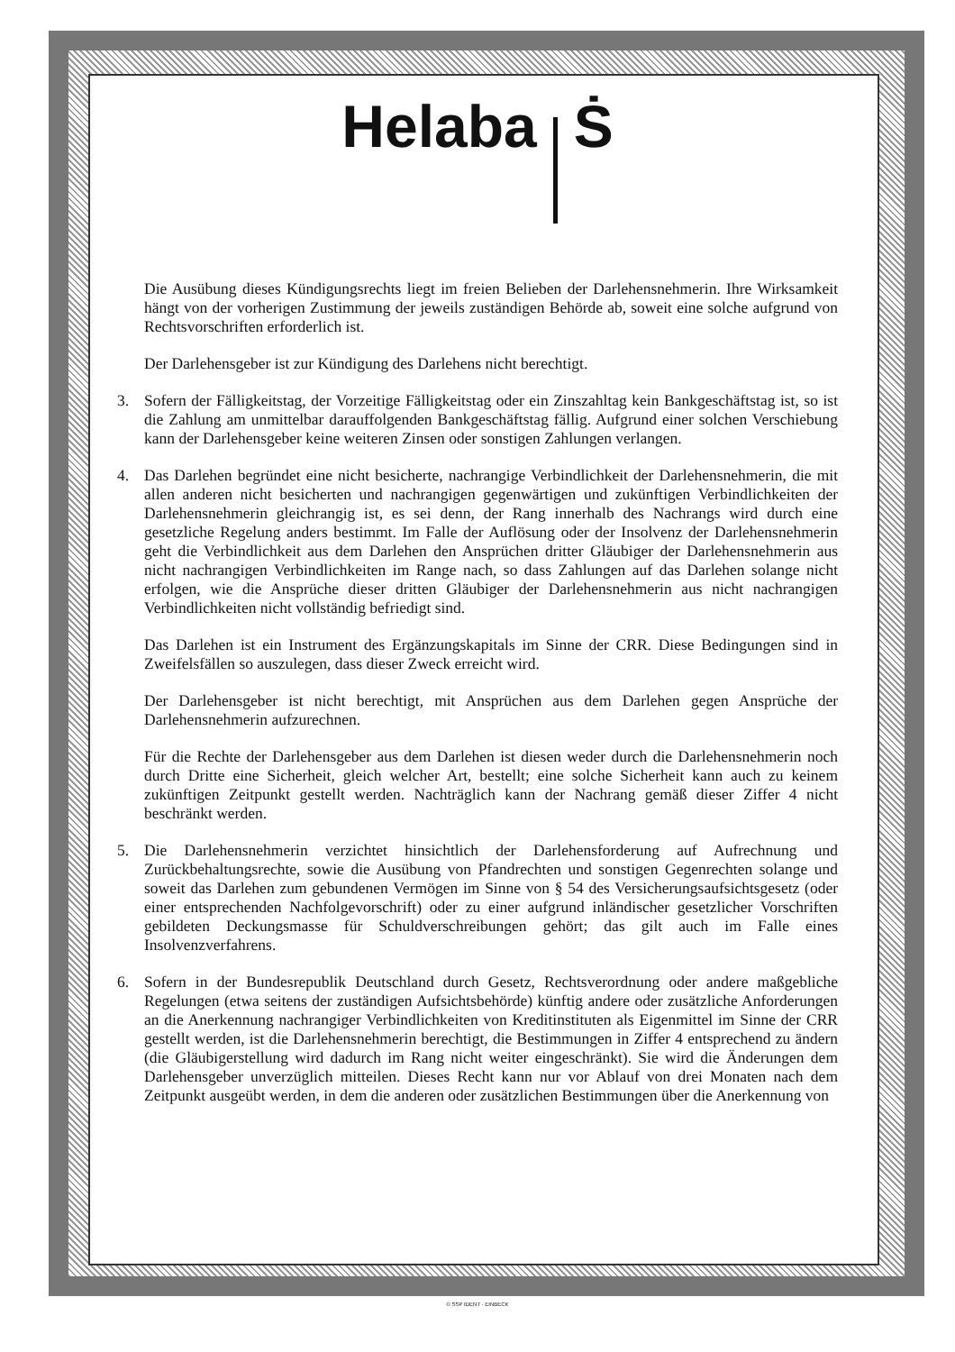Helaba Ṡ
Die Ausübung dieses Kündigungsrechts liegt im freien Belieben der Darlehensnehmerin. Ihre Wirksamkeit hängt von der vorherigen Zustimmung der jeweils zuständigen Behörde ab, soweit eine solche aufgrund von Rechtsvorschriften erforderlich ist.
Der Darlehensgeber ist zur Kündigung des Darlehens nicht berechtigt.
3. Sofern der Fälligkeitstag, der Vorzeitige Fälligkeitstag oder ein Zinszahltag kein Bankgeschäftstag ist, so ist die Zahlung am unmittelbar darauffolgenden Bankgeschäftstag fällig. Aufgrund einer solchen Verschiebung kann der Darlehensgeber keine weiteren Zinsen oder sonstigen Zahlungen verlangen.
4. Das Darlehen begründet eine nicht besicherte, nachrangige Verbindlichkeit der Darlehensnehmerin, die mit allen anderen nicht besicherten und nachrangigen gegenwärtigen und zukünftigen Verbindlichkeiten der Darlehensnehmerin gleichrangig ist, es sei denn, der Rang innerhalb des Nachrangs wird durch eine gesetzliche Regelung anders bestimmt. Im Falle der Auflösung oder der Insolvenz der Darlehensnehmerin geht die Verbindlichkeit aus dem Darlehen den Ansprüchen dritter Gläubiger der Darlehensnehmerin aus nicht nachrangigen Verbindlichkeiten im Range nach, so dass Zahlungen auf das Darlehen solange nicht erfolgen, wie die Ansprüche dieser dritten Gläubiger der Darlehensnehmerin aus nicht nachrangigen Verbindlichkeiten nicht vollständig befriedigt sind.
Das Darlehen ist ein Instrument des Ergänzungskapitals im Sinne der CRR. Diese Bedingungen sind in Zweifelsfällen so auszulegen, dass dieser Zweck erreicht wird.
Der Darlehensgeber ist nicht berechtigt, mit Ansprüchen aus dem Darlehen gegen Ansprüche der Darlehensnehmerin aufzurechnen.
Für die Rechte der Darlehensgeber aus dem Darlehen ist diesen weder durch die Darlehensnehmerin noch durch Dritte eine Sicherheit, gleich welcher Art, bestellt; eine solche Sicherheit kann auch zu keinem zukünftigen Zeitpunkt gestellt werden. Nachträglich kann der Nachrang gemäß dieser Ziffer 4 nicht beschränkt werden.
5. Die Darlehensnehmerin verzichtet hinsichtlich der Darlehensforderung auf Aufrechnung und Zurückbehaltungsrechte, sowie die Ausübung von Pfandrechten und sonstigen Gegenrechten solange und soweit das Darlehen zum gebundenen Vermögen im Sinne von § 54 des Versicherungsaufsichtsgesetz (oder einer entsprechenden Nachfolgevorschrift) oder zu einer aufgrund inländischer gesetzlicher Vorschriften gebildeten Deckungsmasse für Schuldverschreibungen gehört; das gilt auch im Falle eines Insolvenzverfahrens.
6. Sofern in der Bundesrepublik Deutschland durch Gesetz, Rechtsverordnung oder andere maßgebliche Regelungen (etwa seitens der zuständigen Aufsichtsbehörde) künftig andere oder zusätzliche Anforderungen an die Anerkennung nachrangiger Verbindlichkeiten von Kreditinstituten als Eigenmittel im Sinne der CRR gestellt werden, ist die Darlehensnehmerin berechtigt, die Bestimmungen in Ziffer 4 entsprechend zu ändern (die Gläubigerstellung wird dadurch im Rang nicht weiter eingeschränkt). Sie wird die Änderungen dem Darlehensgeber unverzüglich mitteilen. Dieses Recht kann nur vor Ablauf von drei Monaten nach dem Zeitpunkt ausgeübt werden, in dem die anderen oder zusätzlichen Bestimmungen über die Anerkennung von
© SSP IDENT · EINBECK